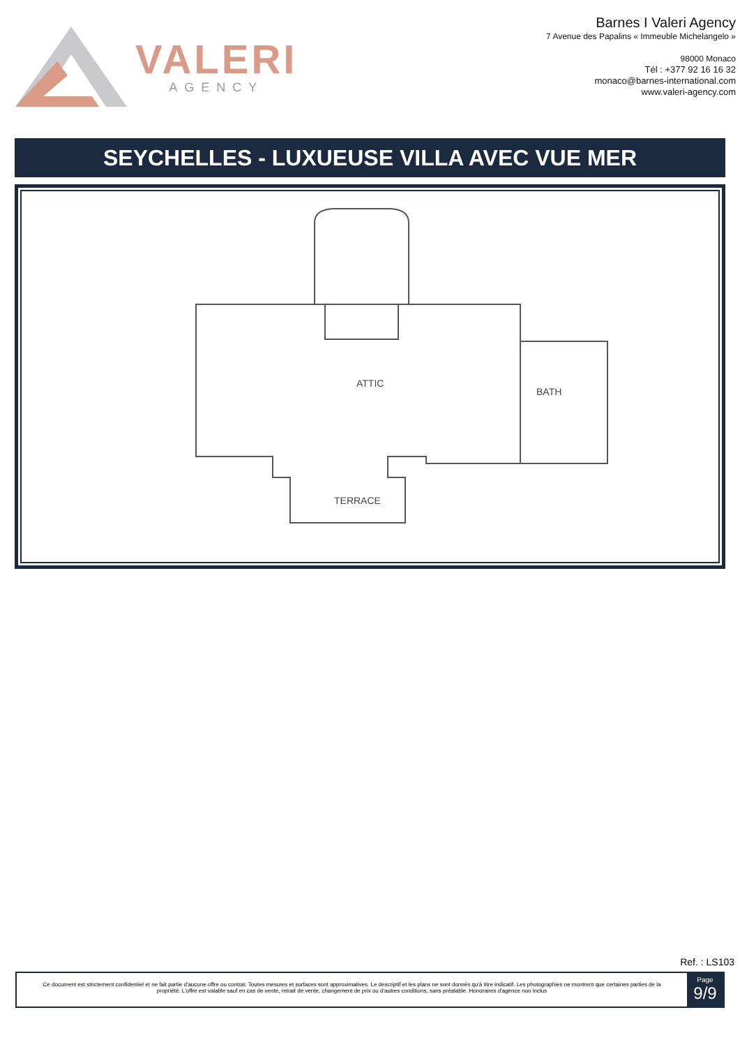VALERI
AGENCY
Barnes I Valeri Agency
7 Avenue des Papalins « Immeuble Michelangelo »
98000 Monaco
Tél : +377 92 16 16 32
monaco@barnes-international.com
www.valeri-agency.com
SEYCHELLES - LUXUEUSE VILLA AVEC VUE MER
ATTIC
BATH
TERRACE
Ref. : LS103
Ce document est strictement confidentiel et ne fait partie d'aucune offre ou contrat. Toutes mesures et surfaces sont approximatives. Le descriptif et les plans ne sont donnés qu'à titre indicatif. Les photographies ne montrent que certaines parties de la propriété. L'offre est valable sauf en cas de vente, retrait de vente, changement de prix ou d'autres conditions, sans préalable. Honoraires d'agence non inclus
Page
9/9